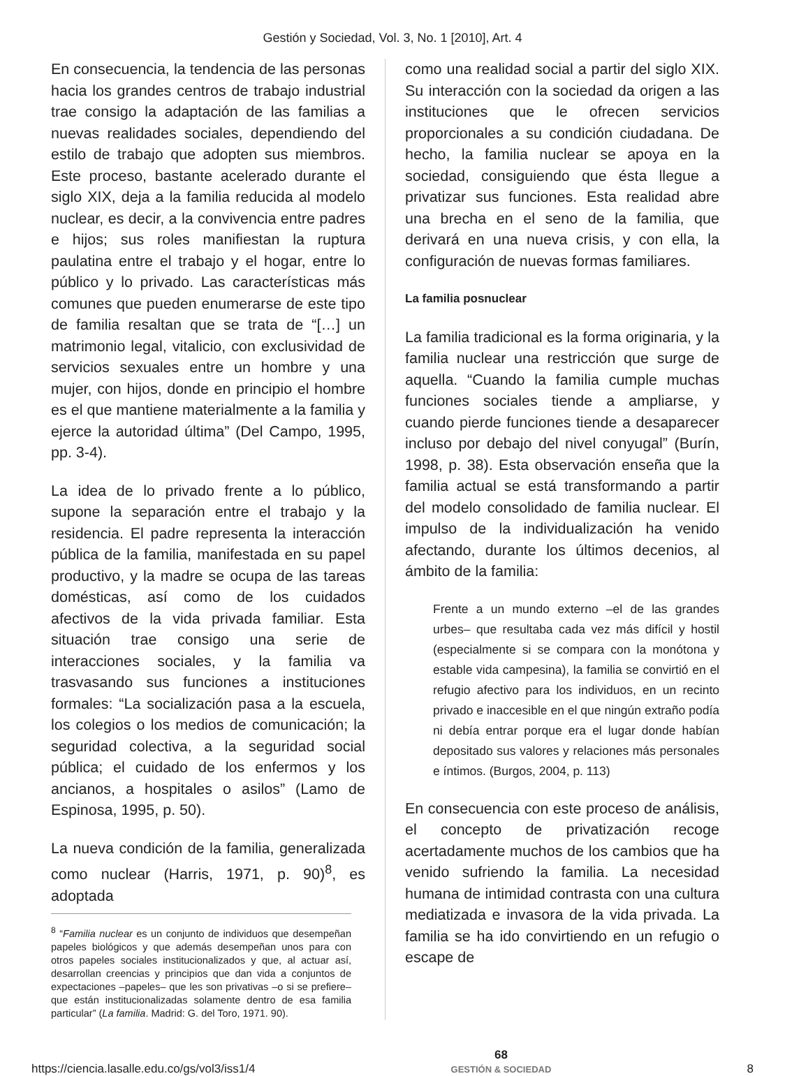Gestión y Sociedad, Vol. 3, No. 1 [2010], Art. 4
En consecuencia, la tendencia de las personas hacia los grandes centros de trabajo industrial trae consigo la adaptación de las familias a nuevas realidades sociales, dependiendo del estilo de trabajo que adopten sus miembros. Este proceso, bastante acelerado durante el siglo XIX, deja a la familia reducida al modelo nuclear, es decir, a la convivencia entre padres e hijos; sus roles manifiestan la ruptura paulatina entre el trabajo y el hogar, entre lo público y lo privado. Las características más comunes que pueden enumerarse de este tipo de familia resaltan que se trata de “[…] un matrimonio legal, vitalicio, con exclusividad de servicios sexuales entre un hombre y una mujer, con hijos, donde en principio el hombre es el que mantiene materialmente a la familia y ejerce la autoridad última” (Del Campo, 1995, pp. 3-4).
La idea de lo privado frente a lo público, supone la separación entre el trabajo y la residencia. El padre representa la interacción pública de la familia, manifestada en su papel productivo, y la madre se ocupa de las tareas domésticas, así como de los cuidados afectivos de la vida privada familiar. Esta situación trae consigo una serie de interacciones sociales, y la familia va trasvasando sus funciones a instituciones formales: “La socialización pasa a la escuela, los colegios o los medios de comunicación; la seguridad colectiva, a la seguridad social pública; el cuidado de los enfermos y los ancianos, a hospitales o asilos” (Lamo de Espinosa, 1995, p. 50).
La nueva condición de la familia, generalizada como nuclear (Harris, 1971, p. 90)<sup>8</sup>, es adoptada
<sup>8</sup> “Familia nuclear es un conjunto de individuos que desempeñan papeles biológicos y que además desempeñan unos para con otros papeles sociales institucionalizados y que, al actuar así, desarrollan creencias y principios que dan vida a conjuntos de expectaciones –papeles– que les son privativas –o si se prefiere– que están institucionalizadas solamente dentro de esa familia particular” (La familia. Madrid: G. del Toro, 1971. 90).
como una realidad social a partir del siglo XIX. Su interacción con la sociedad da origen a las instituciones que le ofrecen servicios proporcionales a su condición ciudadana. De hecho, la familia nuclear se apoya en la sociedad, consiguiendo que ésta llegue a privatizar sus funciones. Esta realidad abre una brecha en el seno de la familia, que derivará en una nueva crisis, y con ella, la configuración de nuevas formas familiares.
La familia posnuclear
La familia tradicional es la forma originaria, y la familia nuclear una restricción que surge de aquella. “Cuando la familia cumple muchas funciones sociales tiende a ampliarse, y cuando pierde funciones tiende a desaparecer incluso por debajo del nivel conyugal” (Burín, 1998, p. 38). Esta observación enseña que la familia actual se está transformando a partir del modelo consolidado de familia nuclear. El impulso de la individualización ha venido afectando, durante los últimos decenios, al ámbito de la familia:
Frente a un mundo externo –el de las grandes urbes– que resultaba cada vez más difícil y hostil (especialmente si se compara con la monótona y estable vida campesina), la familia se convirtió en el refugio afectivo para los individuos, en un recinto privado e inaccesible en el que ningún extraño podía ni debía entrar porque era el lugar donde habían depositado sus valores y relaciones más personales e íntimos. (Burgos, 2004, p. 113)
En consecuencia con este proceso de análisis, el concepto de privatización recoge acertadamente muchos de los cambios que ha venido sufriendo la familia. La necesidad humana de intimidad contrasta con una cultura mediatizada e invasora de la vida privada. La familia se ha ido convirtiendo en un refugio o escape de
https://ciencia.lasalle.edu.co/gs/vol3/iss1/4 68
GESTIÓN & SOCIEDAD 8